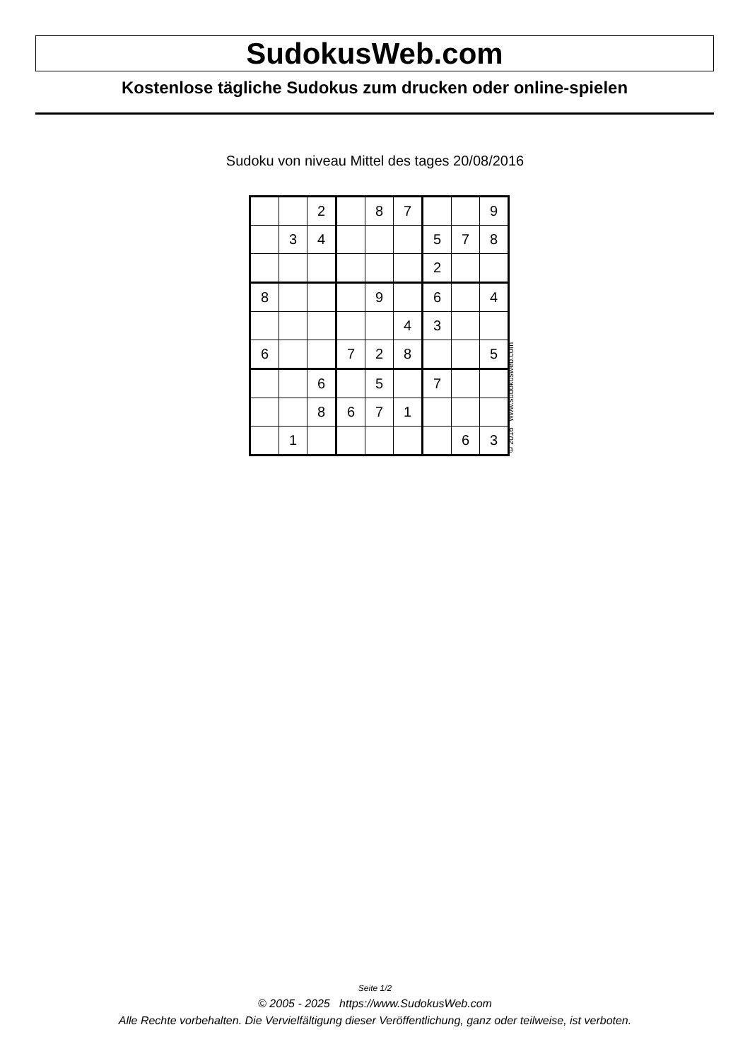SudokusWeb.com
Kostenlose tägliche Sudokus zum drucken oder online-spielen
Sudoku von niveau Mittel des tages 20/08/2016
| | | 2 | | 8 | 7 | | | 9 |
| | 3 | 4 | | | | 5 | 7 | 8 |
| | | | | | | 2 | | |
| 8 | | | | 9 | | 6 | | 4 |
| | | | | | 4 | 3 | | |
| 6 | | | 7 | 2 | 8 | | | 5 |
| | | 6 | | 5 | | 7 | | |
| | | 8 | 6 | 7 | 1 | | | |
| | 1 | | | | | | 6 | 3 |
© 2016 www.sudokusweb.com
Seite 1/2
© 2005 - 2025 https://www.SudokusWeb.com
Alle Rechte vorbehalten. Die Vervielfältigung dieser Veröffentlichung, ganz oder teilweise, ist verboten.